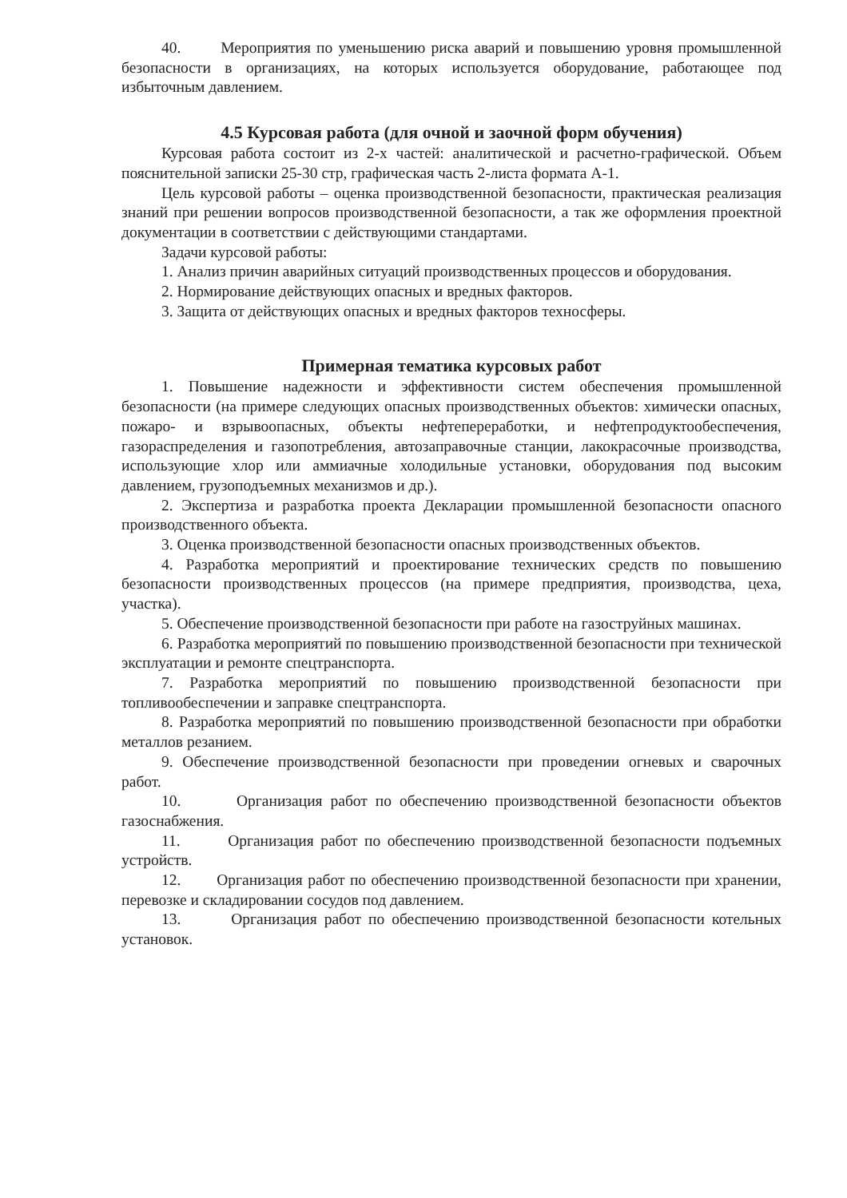40. Мероприятия по уменьшению риска аварий и повышению уровня промышленной безопасности в организациях, на которых используется оборудование, работающее под избыточным давлением.
4.5 Курсовая работа (для очной и заочной форм обучения)
Курсовая работа состоит из 2-х частей: аналитической и расчетно-графической. Объем пояснительной записки 25-30 стр, графическая часть 2-листа формата А-1.
Цель курсовой работы – оценка производственной безопасности, практическая реализация знаний при решении вопросов производственной безопасности, а так же оформления проектной документации в соответствии с действующими стандартами.
Задачи курсовой работы:
1. Анализ причин аварийных ситуаций производственных процессов и оборудования.
2. Нормирование действующих опасных и вредных факторов.
3. Защита от действующих опасных и вредных факторов техносферы.
Примерная тематика курсовых работ
1. Повышение надежности и эффективности систем обеспечения промышленной безопасности (на примере следующих опасных производственных объектов: химически опасных, пожаро- и взрывоопасных, объекты нефтепереработки, и нефтепродуктообеспечения, газораспределения и газопотребления, автозаправочные станции, лакокрасочные производства, использующие хлор или аммиачные холодильные установки, оборудования под высоким давлением, грузоподъемных механизмов и др.).
2. Экспертиза и разработка проекта Декларации промышленной безопасности опасного производственного объекта.
3. Оценка производственной безопасности опасных производственных объектов.
4. Разработка мероприятий и проектирование технических средств по повышению безопасности производственных процессов (на примере предприятия, производства, цеха, участка).
5. Обеспечение производственной безопасности при работе на газоструйных машинах.
6. Разработка мероприятий по повышению производственной безопасности при технической эксплуатации и ремонте спецтранспорта.
7. Разработка мероприятий по повышению производственной безопасности при топливообеспечении и заправке спецтранспорта.
8. Разработка мероприятий по повышению производственной безопасности при обработки металлов резанием.
9. Обеспечение производственной безопасности при проведении огневых и сварочных работ.
10. Организация работ по обеспечению производственной безопасности объектов газоснабжения.
11. Организация работ по обеспечению производственной безопасности подъемных устройств.
12. Организация работ по обеспечению производственной безопасности при хранении, перевозке и складировании сосудов под давлением.
13. Организация работ по обеспечению производственной безопасности котельных установок.